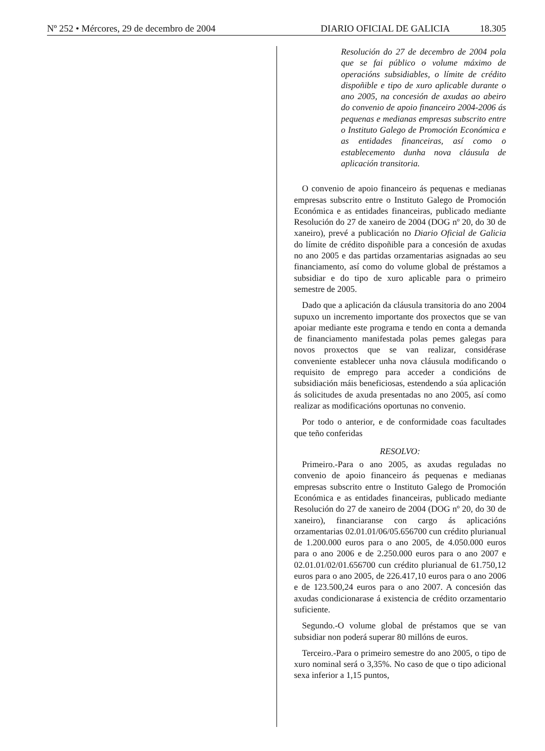Nº 252 • Mércores, 29 de decembro de 2004
DIARIO OFICIAL DE GALICIA 18.305
Resolución do 27 de decembro de 2004 pola que se fai público o volume máximo de operacións subsidiables, o límite de crédito dispoñible e tipo de xuro aplicable durante o ano 2005, na concesión de axudas ao abeiro do convenio de apoio financeiro 2004-2006 ás pequenas e medianas empresas subscrito entre o Instituto Galego de Promoción Económica e as entidades financeiras, así como o establecemento dunha nova cláusula de aplicación transitoria.
O convenio de apoio financeiro ás pequenas e medianas empresas subscrito entre o Instituto Galego de Promoción Económica e as entidades financeiras, publicado mediante Resolución do 27 de xaneiro de 2004 (DOG nº 20, do 30 de xaneiro), prevé a publicación no Diario Oficial de Galicia do límite de crédito dispoñible para a concesión de axudas no ano 2005 e das partidas orzamentarias asignadas ao seu financiamento, así como do volume global de préstamos a subsidiar e do tipo de xuro aplicable para o primeiro semestre de 2005.
Dado que a aplicación da cláusula transitoria do ano 2004 supuxo un incremento importante dos proxectos que se van apoiar mediante este programa e tendo en conta a demanda de financiamento manifestada polas pemes galegas para novos proxectos que se van realizar, considérase conveniente establecer unha nova cláusula modificando o requisito de emprego para acceder a condicións de subsidiación máis beneficiosas, estendendo a súa aplicación ás solicitudes de axuda presentadas no ano 2005, así como realizar as modificacións oportunas no convenio.
Por todo o anterior, e de conformidade coas facultades que teño conferidas
RESOLVO:
Primeiro.-Para o ano 2005, as axudas reguladas no convenio de apoio financeiro ás pequenas e medianas empresas subscrito entre o Instituto Galego de Promoción Económica e as entidades financeiras, publicado mediante Resolución do 27 de xaneiro de 2004 (DOG nº 20, do 30 de xaneiro), financiaranse con cargo ás aplicacións orzamentarias 02.01.01/06/05.656700 cun crédito plurianual de 1.200.000 euros para o ano 2005, de 4.050.000 euros para o ano 2006 e de 2.250.000 euros para o ano 2007 e 02.01.01/02/01.656700 cun crédito plurianual de 61.750,12 euros para o ano 2005, de 226.417,10 euros para o ano 2006 e de 123.500,24 euros para o ano 2007. A concesión das axudas condicionarase á existencia de crédito orzamentario suficiente.
Segundo.-O volume global de préstamos que se van subsidiar non poderá superar 80 millóns de euros.
Terceiro.-Para o primeiro semestre do ano 2005, o tipo de xuro nominal será o 3,35%. No caso de que o tipo adicional sexa inferior a 1,15 puntos,